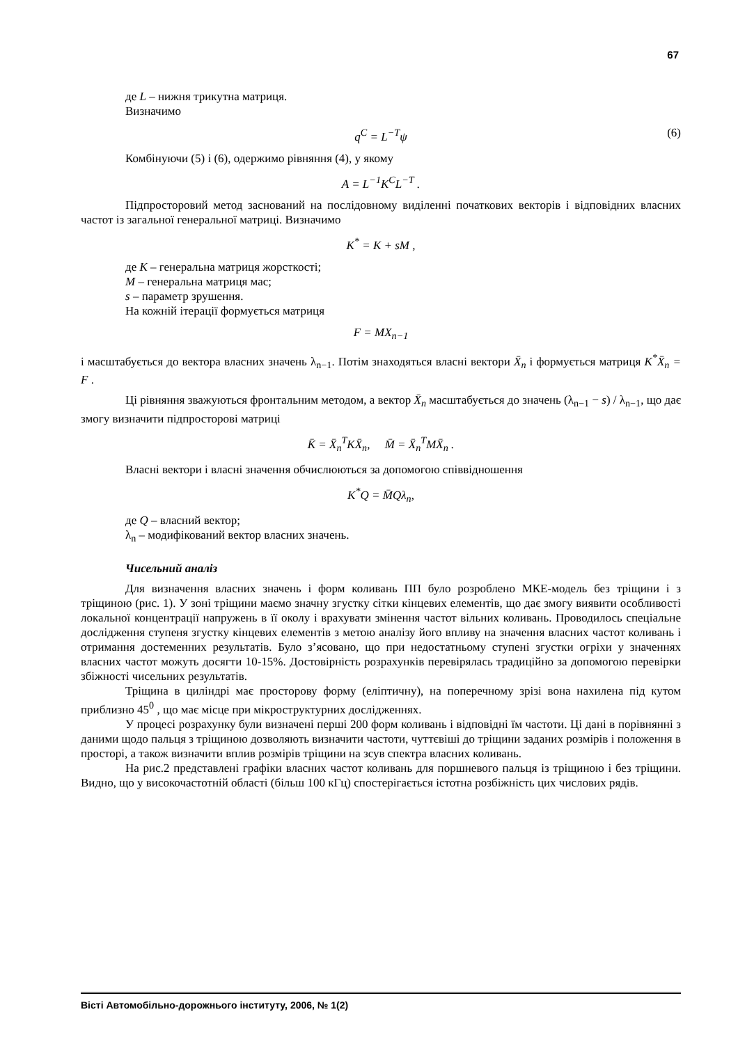67
де L – нижня трикутна матриця.
Визначимо
q<sup>C</sup> = L<sup>−T</sup>ψ (6)
Комбінуючи (5) і (6), одержимо рівняння (4), у якому
A = L<sup>−1</sup>K<sup>C</sup>L<sup>−T</sup> .
Підпросторовий метод заснований на послідовному виділенні початкових векторів і відповідних власних частот із загальної генеральної матриці. Визначимо
K<sup>*</sup> = K + sM ,
де K – генеральна матриця жорсткості;
M – генеральна матриця мас;
s – параметр зрушення.
На кожній ітерації формується матриця
F = MX<sub>n−1</sub>
і масштабується до вектора власних значень λ<sub>n−1</sub>. Потім знаходяться власні вектори X̄<sub>n</sub> і формується матриця K<sup>*</sup>X̄<sub>n</sub> = F .
Ці рівняння зважуються фронтальним методом, а вектор X̄<sub>n</sub> масштабується до значень (λ<sub>n−1</sub> − s) / λ<sub>n−1</sub>, що дає змогу визначити підпросторові матриці
K̄ = X̄<sub>n</sub><sup>T</sup>KX̄<sub>n</sub>, M̄ = X̄<sub>n</sub><sup>T</sup>MX̄<sub>n</sub> .
Власні вектори і власні значення обчислюються за допомогою співвідношення
K<sup>*</sup>Q = M̄Qλ<sub>n</sub>,
де Q – власний вектор;
λ<sub>n</sub> – модифікований вектор власних значень.
Чисельний аналіз
Для визначення власних значень і форм коливань ПП було розроблено МКЕ-модель без тріщини і з тріщиною (рис. 1). У зоні тріщини маємо значну згустку сітки кінцевих елементів, що дає змогу виявити особливості локальної концентрації напружень в її околу і врахувати змінення частот вільних коливань. Проводилось спеціальне дослідження ступеня згустку кінцевих елементів з метою аналізу його впливу на значення власних частот коливань і отримання достеменних результатів. Було з’ясовано, що при недостатньому ступені згустки огріхи у значеннях власних частот можуть досягти 10-15%. Достовірність розрахунків перевірялась традиційно за допомогою перевірки збіжності чисельних результатів.
Тріщина в циліндрі має просторову форму (еліптичну), на поперечному зрізі вона нахилена під кутом приблизно 45<sup>0</sup> , що має місце при мікроструктурних дослідженнях.
У процесі розрахунку були визначені перші 200 форм коливань і відповідні їм частоти. Ці дані в порівнянні з даними щодо пальця з тріщиною дозволяють визначити частоти, чуттєвіші до тріщини заданих розмірів і положення в просторі, а також визначити вплив розмірів тріщини на зсув спектра власних коливань.
На рис.2 представлені графіки власних частот коливань для поршневого пальця із тріщиною і без тріщини. Видно, що у високочастотній області (більш 100 кГц) спостерігається істотна розбіжність цих числових рядів.
Вісті Автомобільно-дорожнього інституту, 2006, № 1(2)